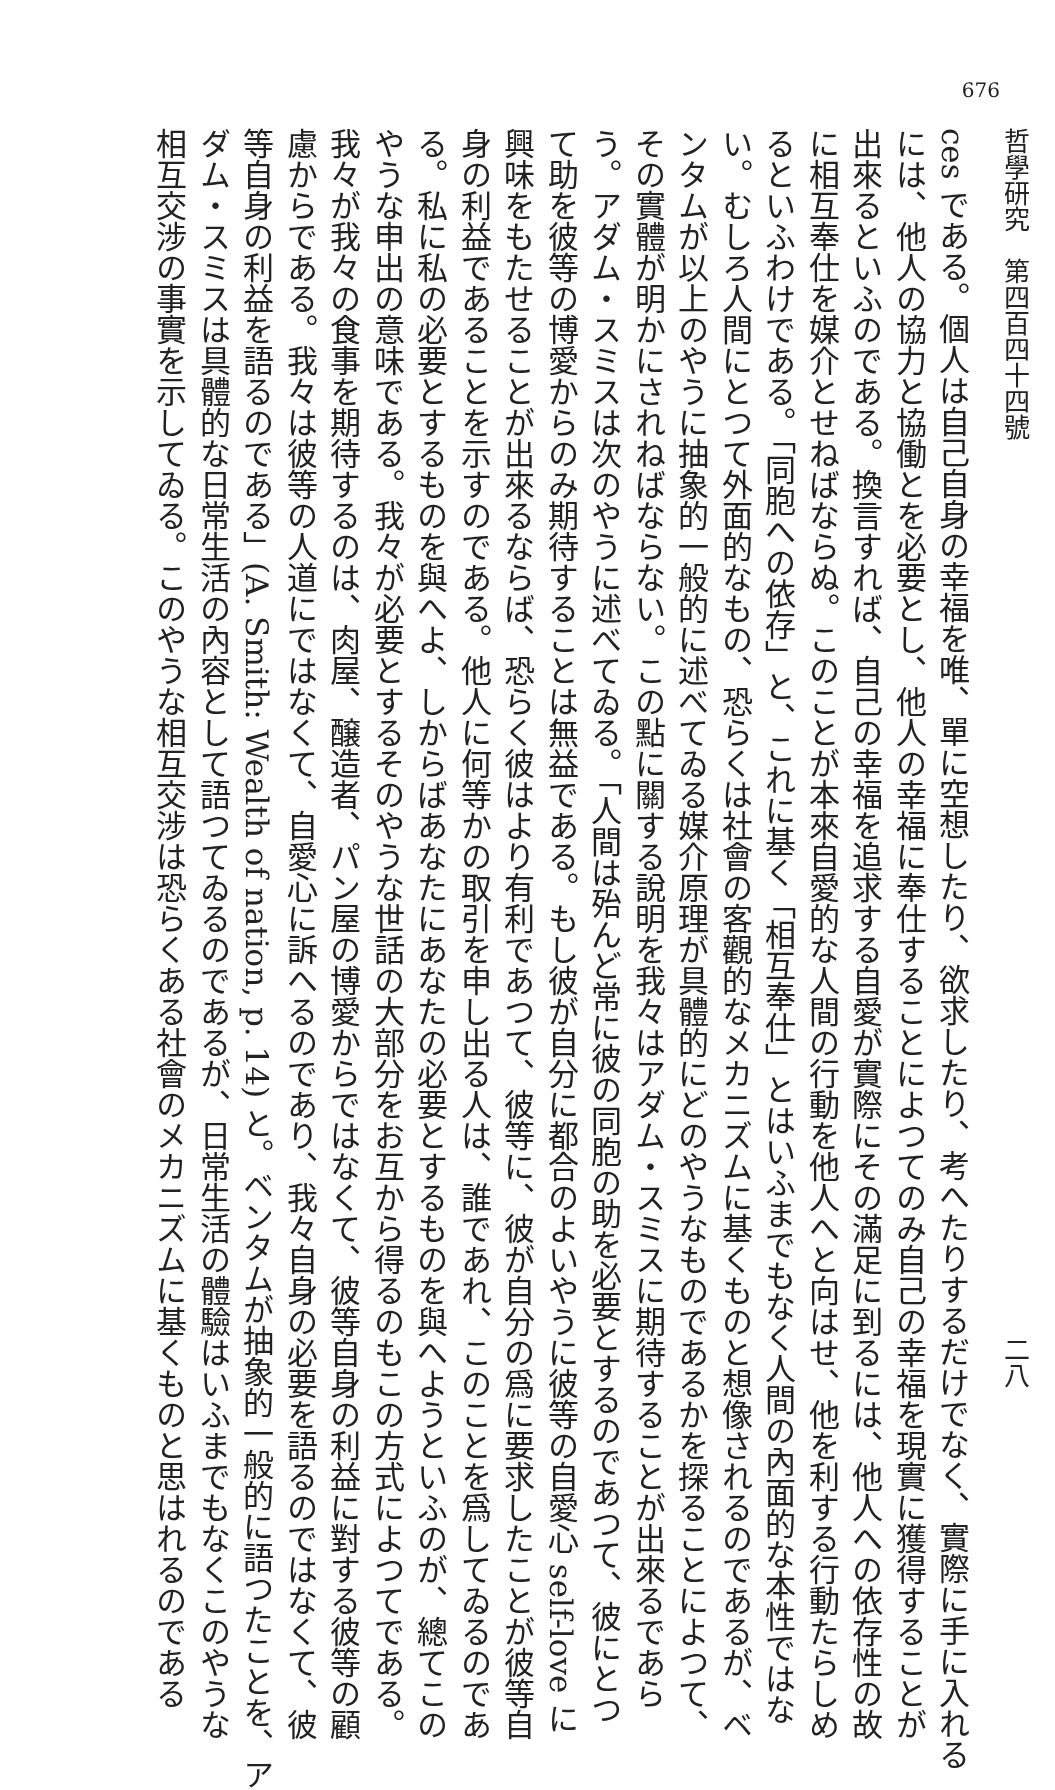676
哲學研究　第四百四十四號 二八
ces である。個人は自己自身の幸福を唯、單に空想したり、欲求したり、考へたりするだけでなく、實際に手に入れる
には、他人の協力と協働とを必要とし、他人の幸福に奉仕することによつてのみ自己の幸福を現實に獲得することが
出來るといふのである。換言すれば、自己の幸福を追求する自愛が實際にその滿足に到るには、他人への依存性の故
に相互奉仕を媒介とせねばならぬ。このことが本來自愛的な人間の行動を他人へと向はせ、他を利する行動たらしめ
るといふわけである。「同胞への依存」と、これに基く「相互奉仕」とはいふまでもなく人間の內面的な本性ではな
い。むしろ人間にとつて外面的なもの、恐らくは社會の客觀的なメカニズムに基くものと想像されるのであるが、ベ
ンタムが以上のやうに抽象的一般的に述べてゐる媒介原理が具體的にどのやうなものであるかを探ることによつて、
その實體が明かにされねばならない。この點に關する說明を我々はアダム・スミスに期待することが出來るであら
う。アダム・スミスは次のやうに述べてゐる。「人間は殆んど常に彼の同胞の助を必要とするのであつて、彼にとつ
て助を彼等の博愛からのみ期待することは無益である。もし彼が自分に都合のよいやうに彼等の自愛心 self-love に
興味をもたせることが出來るならば、恐らく彼はより有利であつて、彼等に、彼が自分の爲に要求したことが彼等自
身の利益であることを示すのである。他人に何等かの取引を申し出る人は、誰であれ、このことを爲してゐるのであ
る。私に私の必要とするものを與へよ、しからばあなたにあなたの必要とするものを與へようといふのが、總てこの
やうな申出の意味である。我々が必要とするそのやうな世話の大部分をお互から得るのもこの方式によつてである。
我々が我々の食事を期待するのは、肉屋、醸造者、パン屋の博愛からではなくて、彼等自身の利益に對する彼等の顧
慮からである。我々は彼等の人道にではなくて、自愛心に訴へるのであり、我々自身の必要を語るのではなくて、彼
等自身の利益を語るのである」(A. Smith: Wealth of nation, p. 14) と。ベンタムが抽象的一般的に語つたことを、ア
ダム・スミスは具體的な日常生活の內容として語つてゐるのであるが、日常生活の體驗はいふまでもなくこのやうな
相互交涉の事實を示してゐる。このやうな相互交涉は恐らくある社會のメカニズムに基くものと思はれるのである